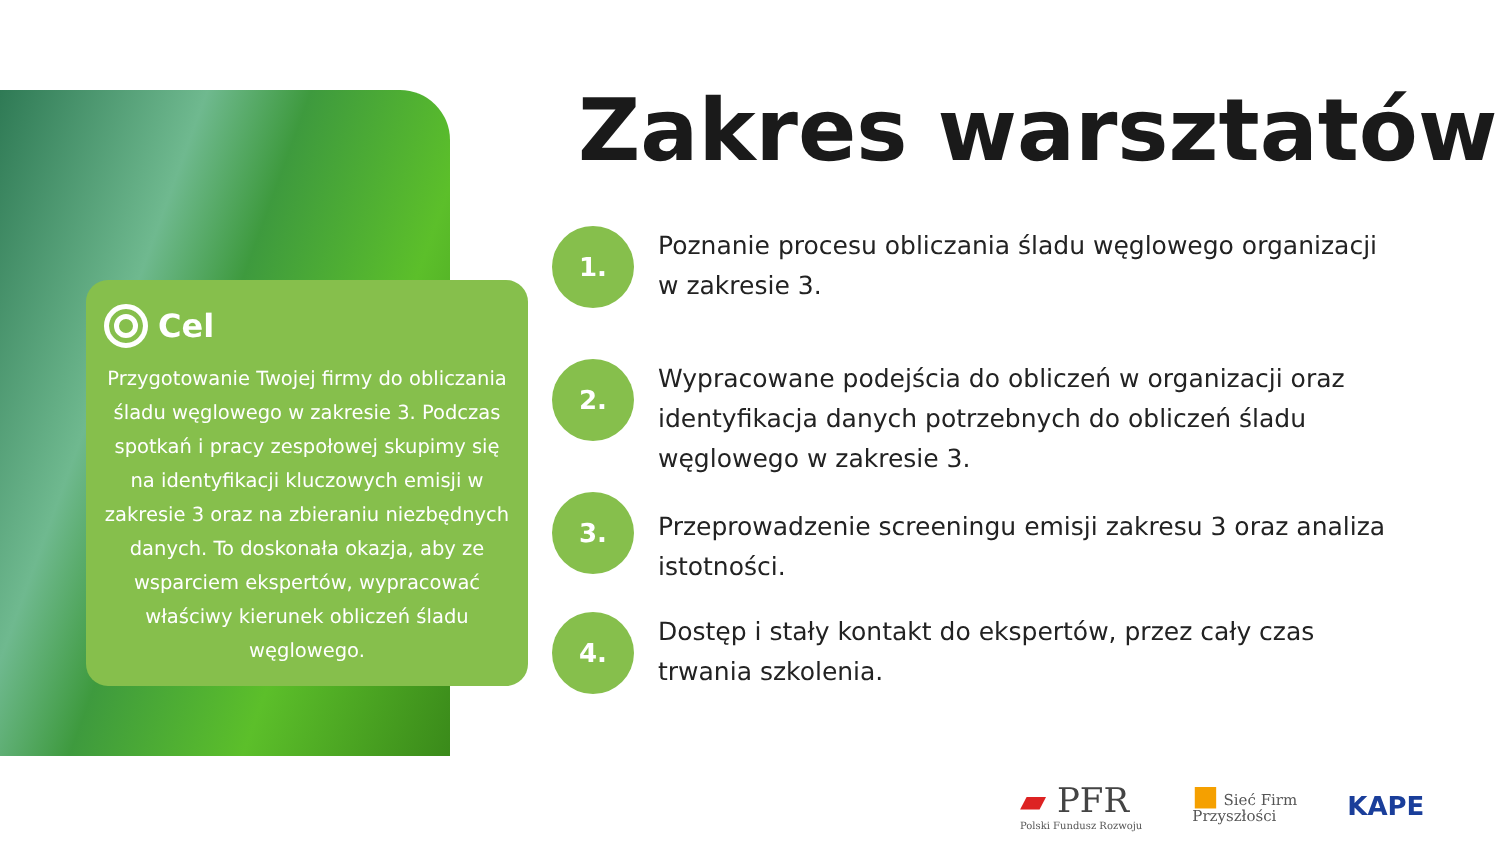Cel
Przygotowanie Twojej firmy do obliczania śladu węglowego w zakresie 3. Podczas spotkań i pracy zespołowej skupimy się na identyfikacji kluczowych emisji w zakresie 3 oraz na zbieraniu niezbędnych danych. To doskonała okazja, aby ze wsparciem ekspertów, wypracować właściwy kierunek obliczeń śladu węglowego.
Zakres warsztatów
1.
Poznanie procesu obliczania śladu węglowego organizacji w zakresie 3.
2.
Wypracowane podejścia do obliczeń w organizacji oraz identyfikacja danych potrzebnych do obliczeń śladu węglowego w zakresie 3.
3.
Przeprowadzenie screeningu emisji zakresu 3 oraz analiza istotności.
4.
Dostęp i stały kontakt do ekspertów, przez cały czas trwania szkolenia.
▰ PFR
Polski Fundusz Rozwoju
■ Sieć Firm
Przyszłości
KAPE